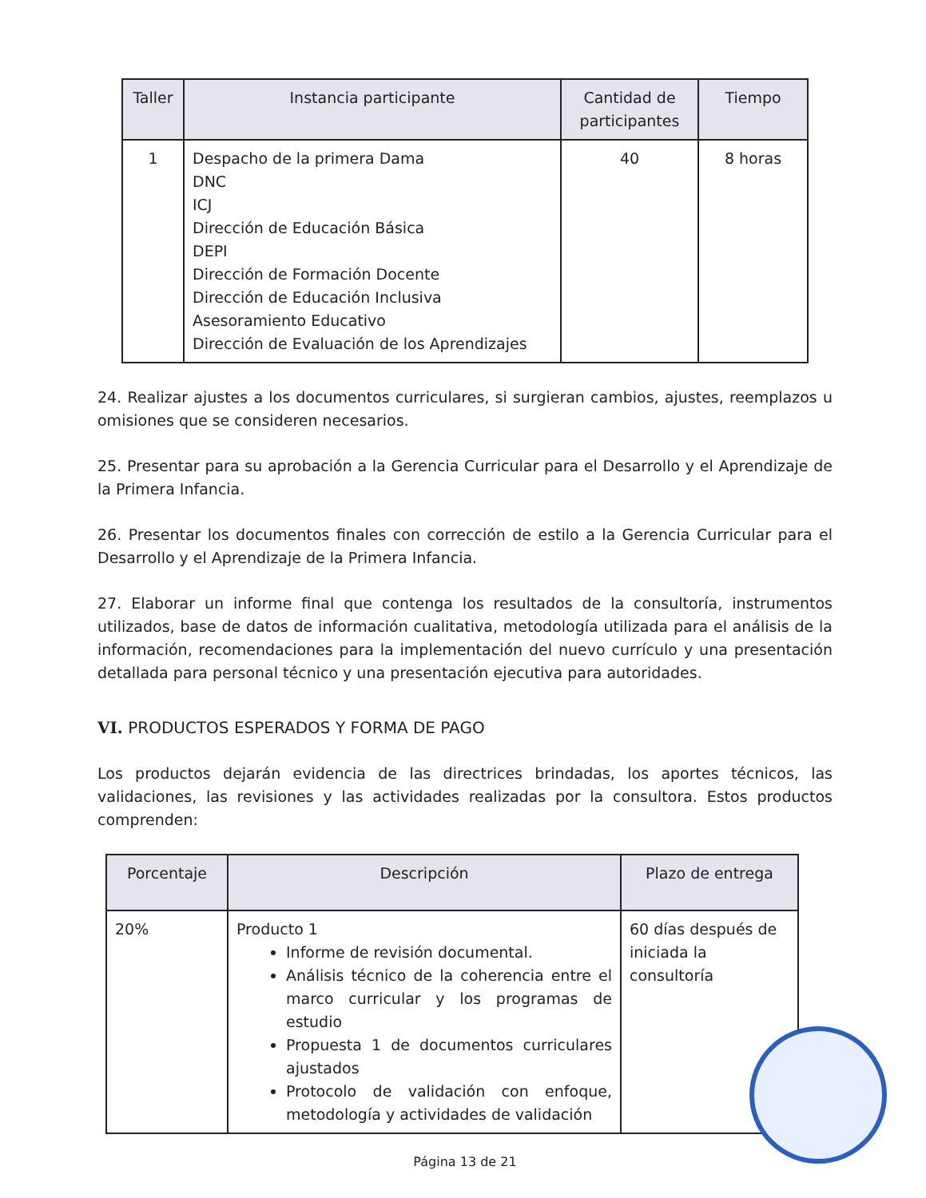| Taller | Instancia participante | Cantidad de participantes | Tiempo |
| --- | --- | --- | --- |
| 1 | Despacho de la primera Dama DNC ICJ Dirección de Educación Básica DEPI Dirección de Formación Docente Dirección de Educación Inclusiva Asesoramiento Educativo Dirección de Evaluación de los Aprendizajes | 40 | 8 horas |
24. Realizar ajustes a los documentos curriculares, si surgieran cambios, ajustes, reemplazos u omisiones que se consideren necesarios.
25. Presentar para su aprobación a la Gerencia Curricular para el Desarrollo y el Aprendizaje de la Primera Infancia.
26. Presentar los documentos finales con corrección de estilo a la Gerencia Curricular para el Desarrollo y el Aprendizaje de la Primera Infancia.
27. Elaborar un informe final que contenga los resultados de la consultoría, instrumentos utilizados, base de datos de información cualitativa, metodología utilizada para el análisis de la información, recomendaciones para la implementación del nuevo currículo y una presentación detallada para personal técnico y una presentación ejecutiva para autoridades.
VI. PRODUCTOS ESPERADOS Y FORMA DE PAGO
Los productos dejarán evidencia de las directrices brindadas, los aportes técnicos, las validaciones, las revisiones y las actividades realizadas por la consultora. Estos productos comprenden:
| Porcentaje | Descripción | Plazo de entrega |
| --- | --- | --- |
| 20% | Producto 1 Informe de revisión documental. Análisis técnico de la coherencia entre el marco curricular y los programas de estudio Propuesta 1 de documentos curriculares ajustados Protocolo de validación con enfoque, metodología y actividades de validación | 60 días después de iniciada la consultoría |
Página 13 de 21